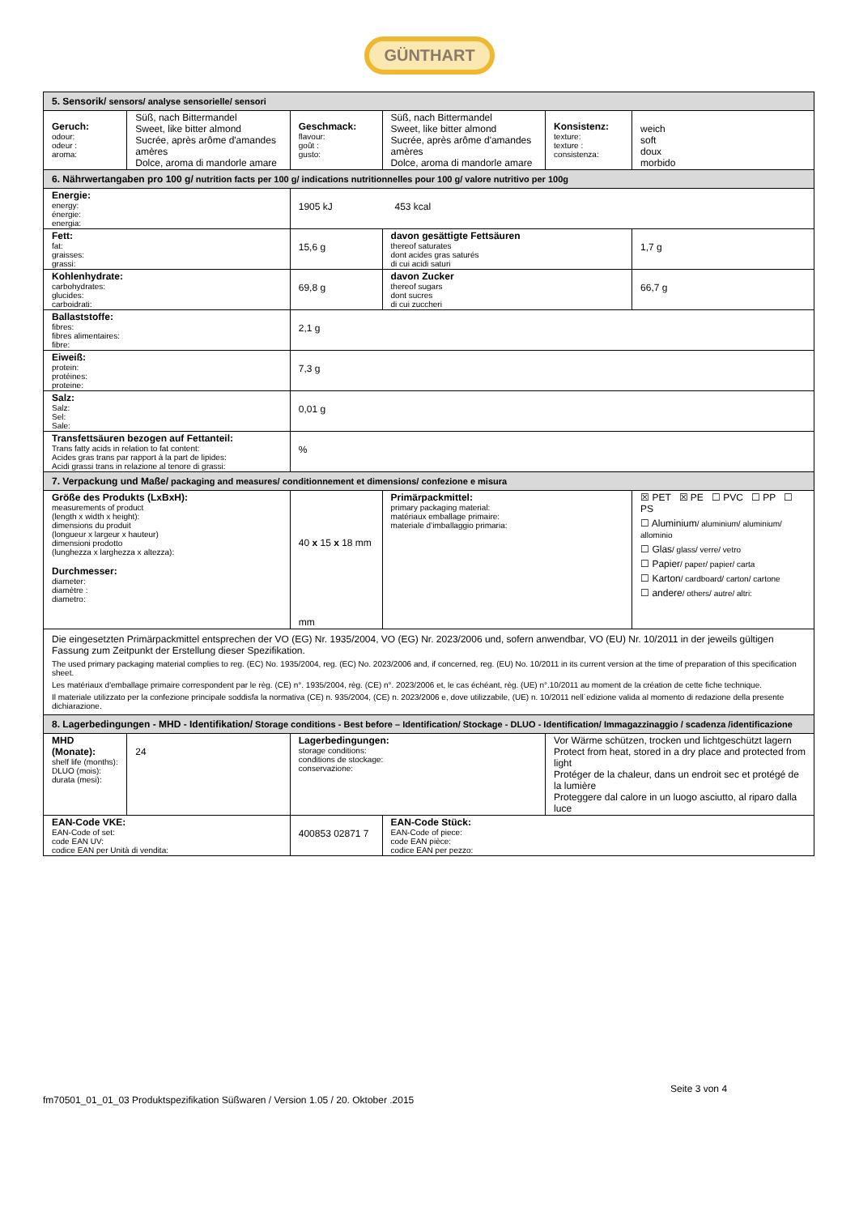GÜNTHART
| 5. Sensorik/ sensors/ analyse sensorielle/ sensori | | | | | |
| Geruch: odour: odeur : aroma: | Süß, nach Bittermandel Sweet, like bitter almond Sucrée, après arôme d'amandes amères Dolce, aroma di mandorle amare | Geschmack: flavour: goût : gusto: | Süß, nach Bittermandel Sweet, like bitter almond Sucrée, après arôme d'amandes amères Dolce, aroma di mandorle amare | Konsistenz: texture: texture : consistenza: | weich soft doux morbido |
| 6. Nährwertangaben pro 100 g/ nutrition facts per 100 g/ indications nutritionnelles pour 100 g/ valore nutritivo per 100g | | | | | |
| Energie: energy: énergie: energia: | | 1905 kJ 453 kcal | | | |
| Fett: fat: graisses: grassi: | | 15,6 g | davon gesättigte Fettsäuren thereof saturates dont acides gras saturés di cui acidi saturi | | 1,7 g |
| Kohlenhydrate: carbohydrates: glucides: carboidrati: | | 69,8 g | davon Zucker thereof sugars dont sucres di cui zuccheri | | 66,7 g |
| Ballaststoffe: fibres: fibres alimentaires: fibre: | | 2,1 g | | | |
| Eiweiß: protein: protéines: proteine: | | 7,3 g | | | |
| Salz: Salz: Sel: Sale: | | 0,01 g | | | |
| Transfettsäuren bezogen auf Fettanteil: Trans fatty acids in relation to fat content: Acides gras trans par rapport à la part de lipides: Acidi grassi trans in relazione al tenore di grassi: | | % | | | |
| 7. Verpackung und Maße/ packaging and measures/ conditionnement et dimensions/ confezione e misura | | | | | |
| Größe des Produkts (LxBxH): measurements of product (length x width x height): dimensions du produit (longueur x largeur x hauteur) dimensioni prodotto (lunghezza x larghezza x altezza): Durchmesser: diameter: diamètre : diametro: | | 40 x 15 x 18 mm mm | Primärpackmittel: primary packaging material: matériaux emballage primaire: materiale d’imballaggio primaria: | | ☒ PET ☒ PE ☐ PVC ☐ PP ☐ PS ☐ Aluminium / aluminium/ aluminium/ allominio ☐ Glas / glass/ verre/ vetro ☐ Papier / paper/ papier/ carta ☐ Karton / cardboard/ carton/ cartone ☐ andere / others/ autre/ altri: |
| Die eingesetzten Primärpackmittel entsprechen der VO (EG) Nr. 1935/2004, VO (EG) Nr. 2023/2006 und, sofern anwendbar, VO (EU) Nr. 10/2011 in der jeweils gültigen Fassung zum Zeitpunkt der Erstellung dieser Spezifikation. The used primary packaging material complies to reg. (EC) No. 1935/2004, reg. (EC) No. 2023/2006 and, if concerned, reg. (EU) No. 10/2011 in its current version at the time of preparation of this specification sheet. Les matériaux d'emballage primaire correspondent par le règ. (CE) n°. 1935/2004, règ. (CE) n°. 2023/2006 et, le cas échéant, règ. (UE) n°.10/2011 au moment de la création de cette fiche technique. Il materiale utilizzato per la confezione principale soddisfa la normativa (CE) n. 935/2004, (CE) n. 2023/2006 e, dove utilizzabile, (UE) n. 10/2011 nell´edizione valida al momento di redazione della presente dichiarazione. | | | | | |
| 8. Lagerbedingungen - MHD - Identifikation/ Storage conditions - Best before – Identification/ Stockage - DLUO - Identification/ Immagazzinaggio / scadenza /identificazione | | | | | |
| MHD (Monate): shelf life (months): DLUO (mois): durata (mesi): | 24 | Lagerbedingungen: storage conditions: conditions de stockage: conservazione: | | Vor Wärme schützen, trocken und lichtgeschützt lagern Protect from heat, stored in a dry place and protected from light Protéger de la chaleur, dans un endroit sec et protégé de la lumière Proteggere dal calore in un luogo asciutto, al riparo dalla luce | |
| EAN-Code VKE: EAN-Code of set: code EAN UV: codice EAN per Unità di vendita: | | 400853 02871 7 | EAN-Code Stück: EAN-Code of piece: code EAN pièce: codice EAN per pezzo: | | |
Seite 3 von 4
fm70501_01_01_03 Produktspezifikation Süßwaren / Version 1.05 / 20. Oktober .2015